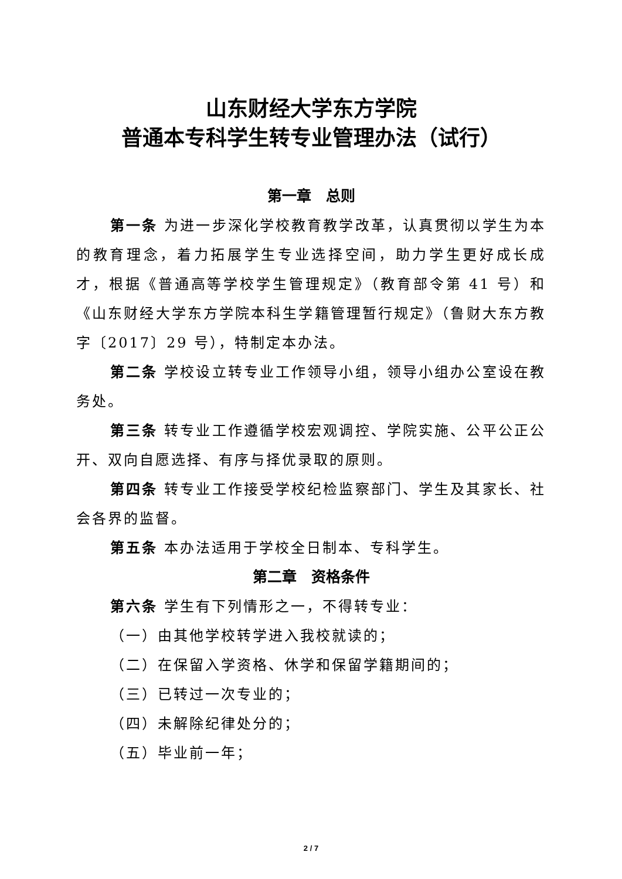山东财经大学东方学院
普通本专科学生转专业管理办法（试行）
第一章　总则
第一条 为进一步深化学校教育教学改革，认真贯彻以学生为本的教育理念，着力拓展学生专业选择空间，助力学生更好成长成才，根据《普通高等学校学生管理规定》（教育部令第 41 号）和《山东财经大学东方学院本科生学籍管理暂行规定》（鲁财大东方教字〔2017〕29 号），特制定本办法。
第二条 学校设立转专业工作领导小组，领导小组办公室设在教务处。
第三条 转专业工作遵循学校宏观调控、学院实施、公平公正公开、双向自愿选择、有序与择优录取的原则。
第四条 转专业工作接受学校纪检监察部门、学生及其家长、社会各界的监督。
第五条 本办法适用于学校全日制本、专科学生。
第二章　资格条件
第六条 学生有下列情形之一，不得转专业：
（一）由其他学校转学进入我校就读的；
（二）在保留入学资格、休学和保留学籍期间的；
（三）已转过一次专业的；
（四）未解除纪律处分的；
（五）毕业前一年；
2 / 7